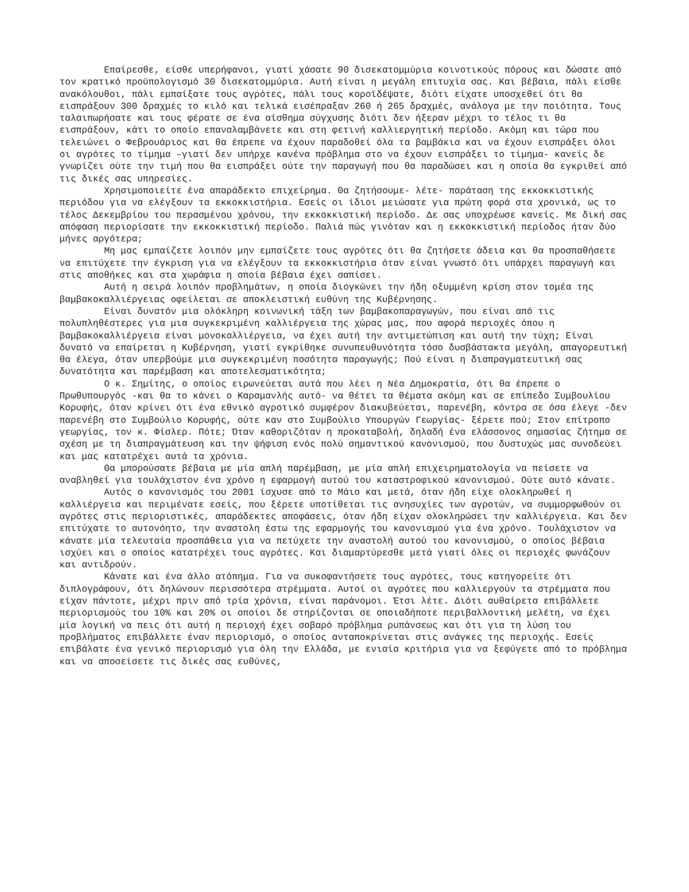Επαίρεσθε, είσθε υπερήφανοι, γιατί χάσατε 90 δισεκατομμύρια κοινοτικούς πόρους και δώσατε από τον κρατικό προϋπολογισμό 30 δισεκατομμύρια. Αυτή είναι η μεγάλη επιτυχία σας. Και βέβαια, πάλι είσθε ανακόλουθοι, πάλι εμπαίξατε τους αγρότες, πάλι τους κοροϊδέψατε, διότι είχατε υποσχεθεί ότι θα εισπράξουν 300 δραχμές το κιλό και τελικά εισέπραξαν 260 ή 265 δραχμές, ανάλογα με την ποιότητα. Τους ταλαιπωρήσατε και τους φέρατε σε ένα αίσθημα σύγχυσης διότι δεν ήξεραν μέχρι το τέλος τι θα εισπράξουν, κάτι το οποίο επαναλαμβάνετε και στη φετινή καλλιεργητική περίοδο. Ακόμη και τώρα που τελειώνει ο Φεβρουάριος και θα έπρεπε να έχουν παραδοθεί όλα τα βαμβάκια και να έχουν εισπράξει όλοι οι αγρότες το τίμημα –γιατί δεν υπήρχε κανένα πρόβλημα στο να έχουν εισπράξει το τίμημα- κανείς δε γνωρίζει ούτε την τιμή που θα εισπράξει ούτε την παραγωγή που θα παραδώσει και η οποία θα εγκριθεί από τις δικές σας υπηρεσίες.
Χρησιμοποιείτε ένα απαράδεκτο επιχείρημα. Θα ζητήσουμε- λέτε- παράταση της εκκοκκιστικής περιόδου για να ελέγξουν τα εκκοκκιστήρια. Εσείς οι ίδιοι μειώσατε για πρώτη φορά στα χρονικά, ως το τέλος Δεκεμβρίου του περασμένου χρόνου, την εκκοκκιστική περίοδο. Δε σας υποχρέωσε κανείς. Με δική σας απόφαση περιορίσατε την εκκοκκιστική περίοδο. Παλιά πώς γινόταν και η εκκοκκιστική περίοδος ήταν δύο μήνες αργότερα;
Μη μας εμπαίζετε λοιπόν μην εμπαίζετε τους αγρότες ότι θα ζητήσετε άδεια και θα προσπαθήσετε να επιτύχετε την έγκριση για να ελέγξουν τα εκκοκκιστήρια όταν είναι γνωστό ότι υπάρχει παραγωγή και στις αποθήκες και στα χωράφια η οποία βέβαια έχει σαπίσει.
Αυτή η σειρά λοιπόν προβλημάτων, η οποία διογκώνει την ήδη οξυμμένη κρίση στον τομέα της βαμβακοκαλλιέργειας οφείλεται σε αποκλειστική ευθύνη της Κυβέρνησης.
Είναι δυνατόν μια ολόκληρη κοινωνική τάξη των βαμβακοπαραγωγών, που είναι από τις πολυπληθέστερες για μια συγκεκριμένη καλλιέργεια της χώρας μας, που αφορά περιοχές όπου η βαμβακοκαλλιέργεια είναι μονοκαλλιέργεια, να έχει αυτή την αντιμετώπιση και αυτή την τύχη; Είναι δυνατό να επαίρεται η Κυβέρνηση, γιατί εγκρίθηκε συνυπευθυνότητα τόσο δυσβάστακτα μεγάλη, απαγορευτική θα έλεγα, όταν υπερβούμε μια συγκεκριμένη ποσότητα παραγωγής; Πού είναι η διαπραγματευτική σας δυνατότητα και παρέμβαση και αποτελεσματικότητα;
Ο κ. Σημίτης, ο οποίος ειρωνεύεται αυτά που λέει η Νέα Δημοκρατία, ότι θα έπρεπε ο Πρωθυπουργός -και θα το κάνει ο Καραμανλής αυτό- να θέτει τα θέματα ακόμη και σε επίπεδο Συμβουλίου Κορυφής, όταν κρίνει ότι ένα εθνικό αγροτικό συμφέρον διακυβεύεται, παρενέβη, κόντρα σε όσα έλεγε -δεν παρενέβη στο Συμβούλιο Κορυφής, ούτε καν στο Συμβούλιο Υπουργών Γεωργίας- ξέρετε πού; Στον επίτροπο γεωργίας, τον κ. Φίσλερ. Πότε; Όταν καθοριζόταν η προκαταβολή, δηλαδή ένα ελάσσονος σημασίας ζήτημα σε σχέση με τη διαπραγμάτευση και την ψήφιση ενός πολύ σημαντικού κανονισμού, που δυστυχώς μας συνοδεύει και μας κατατρέχει αυτά τα χρόνια.
Θα μπορούσατε βέβαια με μία απλή παρέμβαση, με μία απλή επιχειρηματολογία να πείσετε να αναβληθεί για τουλάχιστον ένα χρόνο η εφαρμογή αυτού του καταστροφικού κανονισμού. Ούτε αυτό κάνατε.
Αυτός ο κανονισμός του 2001 ίσχυσε από το Μάιο και μετά, όταν ήδη είχε ολοκληρωθεί η καλλιέργεια και περιμένατε εσείς, που ξέρετε υποτίθεται τις ανησυχίες των αγροτών, να συμμορφωθούν οι αγρότες στις περιοριστικές, απαράδεκτες αποφάσεις, όταν ήδη είχαν ολοκληρώσει την καλλιέργεια. Και δεν επιτύχατε το αυτονόητο, την αναστολη έστω της εφαρμογής του κανονισμού για ένα χρόνο. Τουλάχιστον να κάνατε μία τελευταία προσπάθεια για να πετύχετε την αναστολή αυτού του κανονισμού, ο οποίος βέβαια ισχύει και ο οποίος κατατρέχει τους αγρότες. Και διαμαρτύρεσθε μετά γιατί όλες οι περιοχές φωνάζουν και αντιδρούν.
Κάνατε και ένα άλλο ατόπημα. Για να συκοφαντήσετε τους αγρότες, τους κατηγορείτε ότι διπλογράφουν, ότι δηλώνουν περισσότερα στρέμματα. Αυτοί οι αγρότες που καλλιεργούν τα στρέμματα που είχαν πάντοτε, μέχρι πριν από τρία χρόνια, είναι παράνομοι. Έτσι λέτε. Διότι αυθαίρετα επιβάλλετε περιορισμούς του 10% και 20% οι οποίοι δε στηρίζονται σε οποιαδήποτε περιβαλλοντική μελέτη, να έχει μία λογική να πεις ότι αυτή η περιοχή έχει σοβαρό πρόβλημα ρυπάνσεως και ότι για τη λύση του προβλήματος επιβάλλετε έναν περιορισμό, ο οποίος ανταποκρίνεται στις ανάγκες της περιοχής. Εσείς επιβάλατε ένα γενικό περιορισμό για όλη την Ελλάδα, με ενιαία κριτήρια για να ξεφύγετε από το πρόβλημα και να αποσείσετε τις δικές σας ευθύνες,